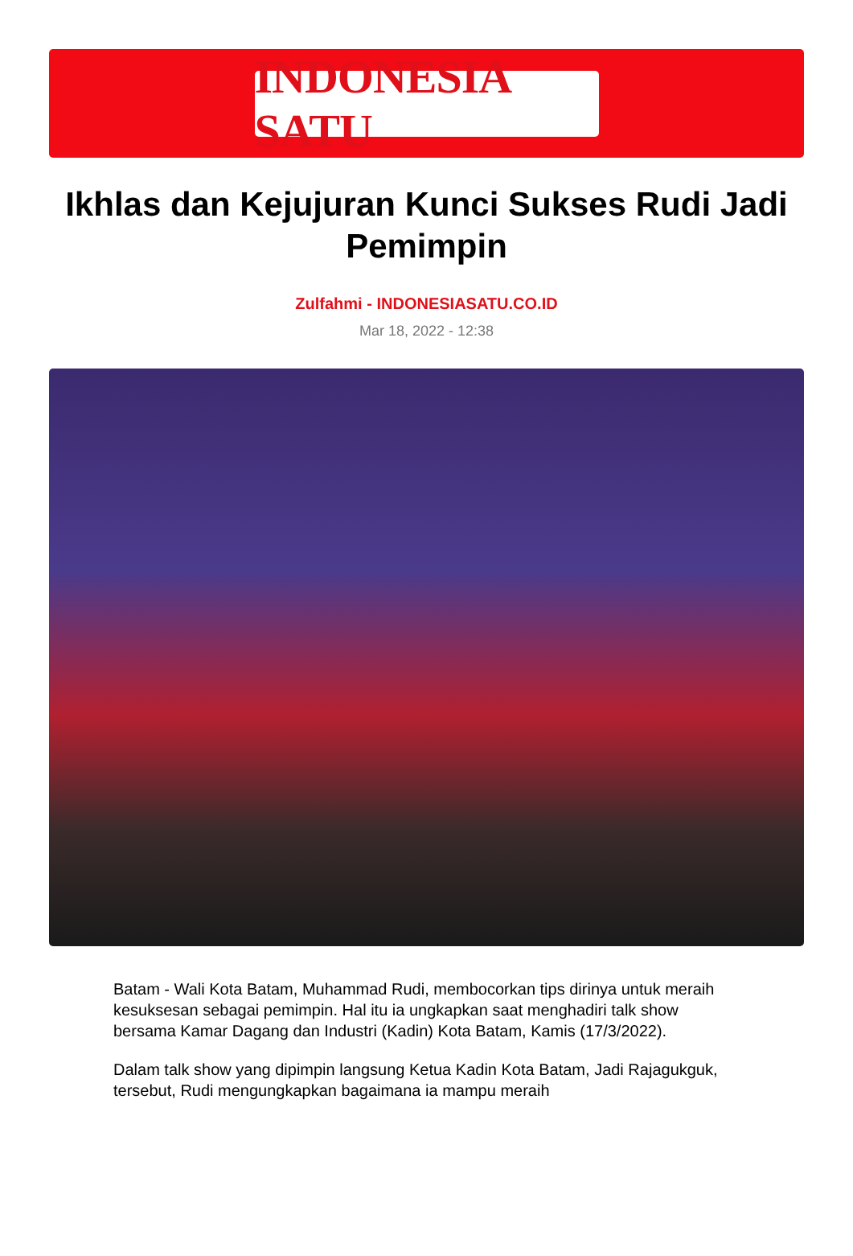INDONESIA SATU
Ikhlas dan Kejujuran Kunci Sukses Rudi Jadi Pemimpin
Zulfahmi - INDONESIASATU.CO.ID
Mar 18, 2022 - 12:38
Batam - Wali Kota Batam, Muhammad Rudi, membocorkan tips dirinya untuk meraih kesuksesan sebagai pemimpin. Hal itu ia ungkapkan saat menghadiri talk show bersama Kamar Dagang dan Industri (Kadin) Kota Batam, Kamis (17/3/2022).
Dalam talk show yang dipimpin langsung Ketua Kadin Kota Batam, Jadi Rajagukguk, tersebut, Rudi mengungkapkan bagaimana ia mampu meraih